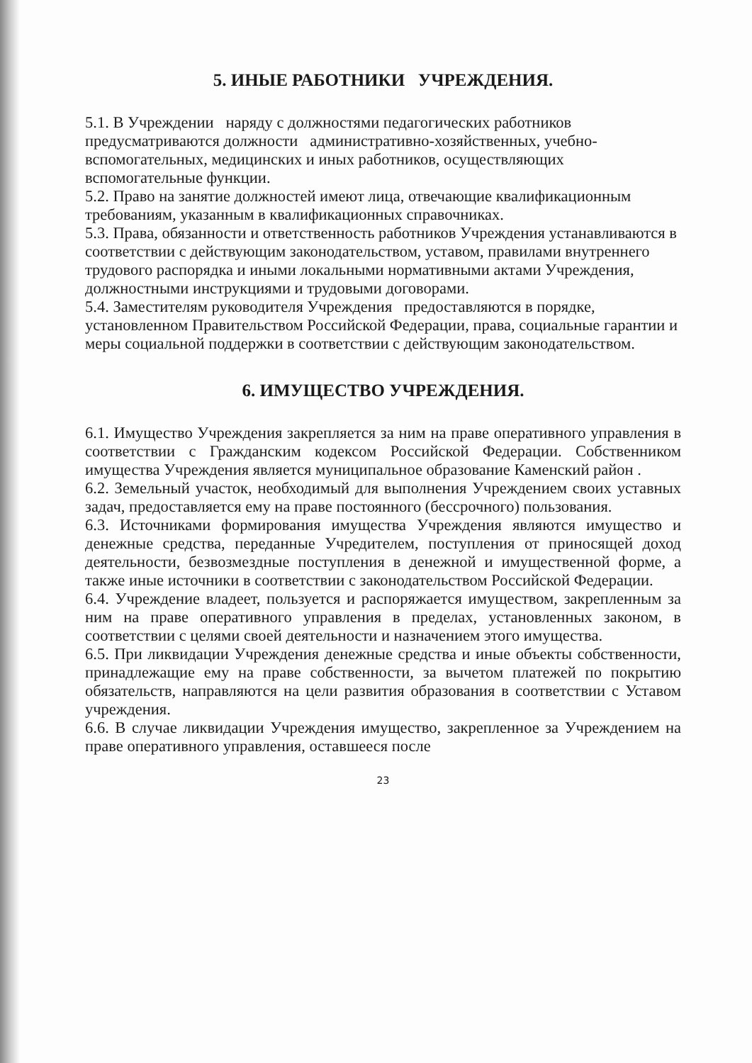5. ИНЫЕ РАБОТНИКИ УЧРЕЖДЕНИЯ.
5.1. В Учреждении наряду с должностями педагогических работников предусматриваются должности административно-хозяйственных, учебно-вспомогательных, медицинских и иных работников, осуществляющих вспомогательные функции.
5.2. Право на занятие должностей имеют лица, отвечающие квалификационным требованиям, указанным в квалификационных справочниках.
5.3. Права, обязанности и ответственность работников Учреждения устанавливаются в соответствии с действующим законодательством, уставом, правилами внутреннего трудового распорядка и иными локальными нормативными актами Учреждения, должностными инструкциями и трудовыми договорами.
5.4. Заместителям руководителя Учреждения предоставляются в порядке, установленном Правительством Российской Федерации, права, социальные гарантии и меры социальной поддержки в соответствии с действующим законодательством.
6. ИМУЩЕСТВО УЧРЕЖДЕНИЯ.
6.1. Имущество Учреждения закрепляется за ним на праве оперативного управления в соответствии с Гражданским кодексом Российской Федерации. Собственником имущества Учреждения является муниципальное образование Каменский район .
6.2. Земельный участок, необходимый для выполнения Учреждением своих уставных задач, предоставляется ему на праве постоянного (бессрочного) пользования.
6.3. Источниками формирования имущества Учреждения являются имущество и денежные средства, переданные Учредителем, поступления от приносящей доход деятельности, безвозмездные поступления в денежной и имущественной форме, а также иные источники в соответствии с законодательством Российской Федерации.
6.4. Учреждение владеет, пользуется и распоряжается имуществом, закрепленным за ним на праве оперативного управления в пределах, установленных законом, в соответствии с целями своей деятельности и назначением этого имущества.
6.5. При ликвидации Учреждения денежные средства и иные объекты собственности, принадлежащие ему на праве собственности, за вычетом платежей по покрытию обязательств, направляются на цели развития образования в соответствии с Уставом учреждения.
6.6. В случае ликвидации Учреждения имущество, закрепленное за Учреждением на праве оперативного управления, оставшееся после
23